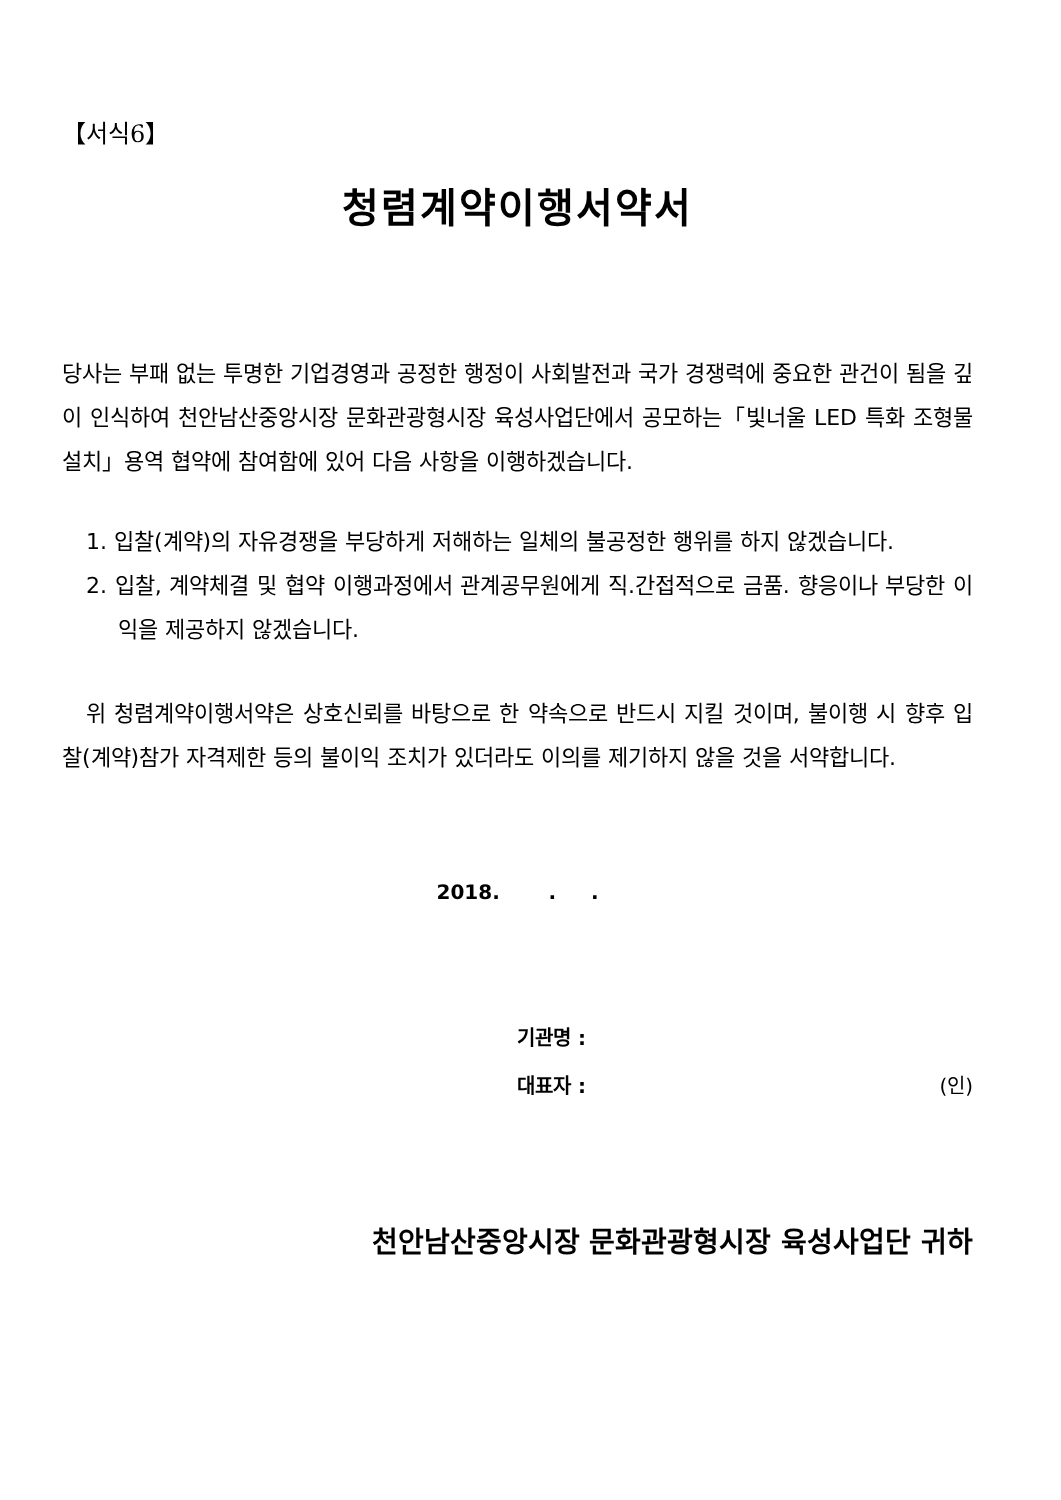【서식6】
청렴계약이행서약서
당사는 부패 없는 투명한 기업경영과 공정한 행정이 사회발전과 국가 경쟁력에 중요한 관건이 됨을 깊이 인식하여 천안남산중앙시장 문화관광형시장 육성사업단에서 공모하는「빛너울 LED 특화 조형물 설치」용역 협약에 참여함에 있어 다음 사항을 이행하겠습니다.
1. 입찰(계약)의 자유경쟁을 부당하게 저해하는 일체의 불공정한 행위를 하지 않겠습니다.
2. 입찰, 계약체결 및 협약 이행과정에서 관계공무원에게 직.간접적으로 금품. 향응이나 부당한 이익을 제공하지 않겠습니다.
위 청렴계약이행서약은 상호신뢰를 바탕으로 한 약속으로 반드시 지킬 것이며, 불이행 시 향후 입찰(계약)참가 자격제한 등의 불이익 조치가 있더라도 이의를 제기하지 않을 것을 서약합니다.
2018. . .
기관명 :
대표자 : (인)
천안남산중앙시장 문화관광형시장 육성사업단 귀하